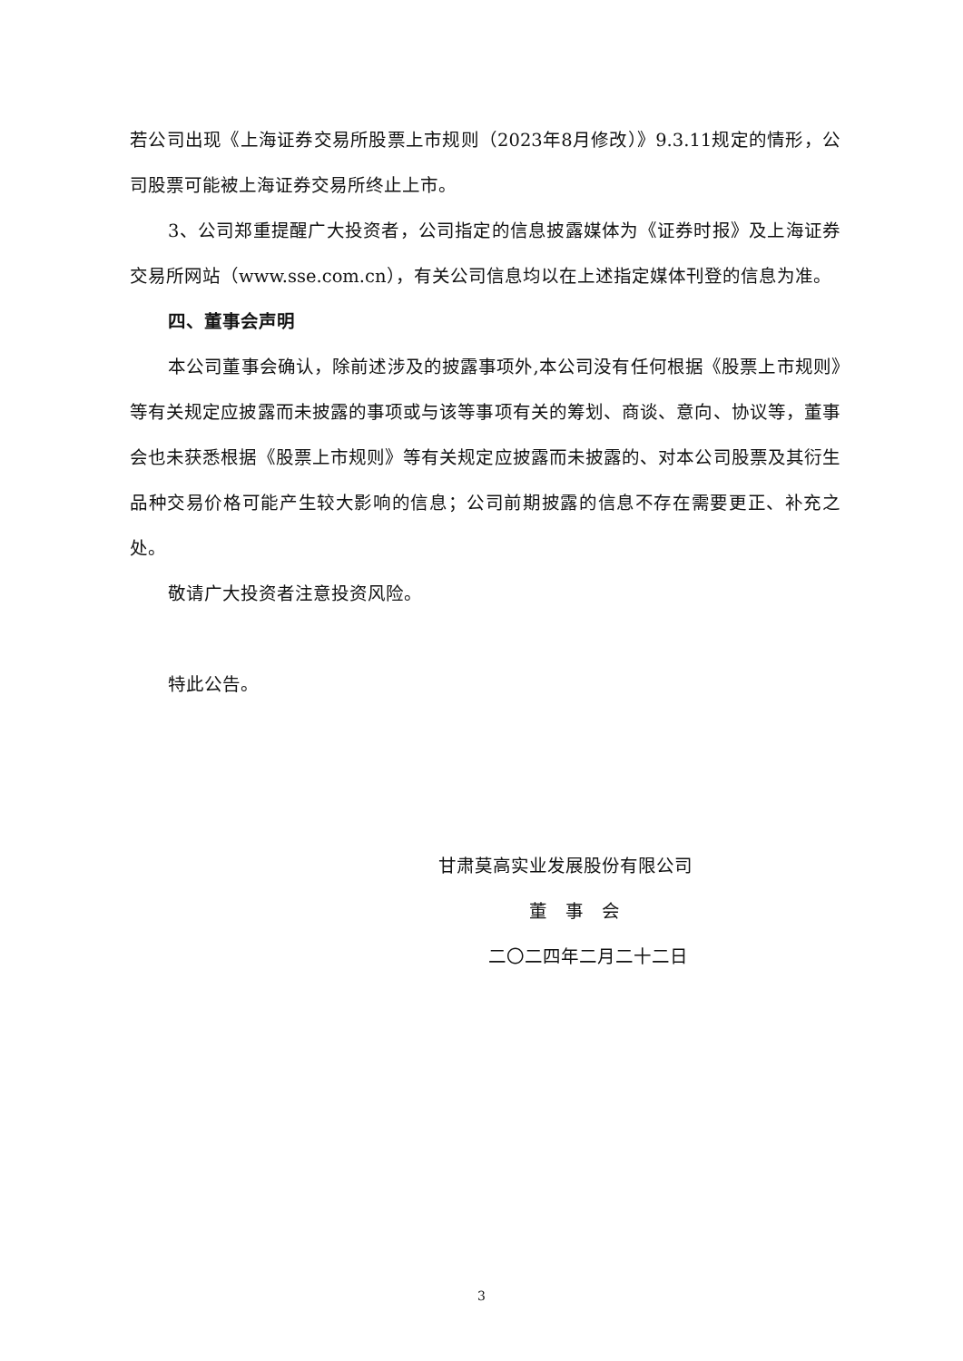若公司出现《上海证券交易所股票上市规则（2023年8月修改）》9.3.11规定的情形，公司股票可能被上海证券交易所终止上市。
3、公司郑重提醒广大投资者，公司指定的信息披露媒体为《证券时报》及上海证券交易所网站（www.sse.com.cn），有关公司信息均以在上述指定媒体刊登的信息为准。
四、董事会声明
本公司董事会确认，除前述涉及的披露事项外,本公司没有任何根据《股票上市规则》等有关规定应披露而未披露的事项或与该等事项有关的筹划、商谈、意向、协议等，董事会也未获悉根据《股票上市规则》等有关规定应披露而未披露的、对本公司股票及其衍生品种交易价格可能产生较大影响的信息；公司前期披露的信息不存在需要更正、补充之处。
敬请广大投资者注意投资风险。
特此公告。
甘肃莫高实业发展股份有限公司
董　事　会
二〇二四年二月二十二日
3